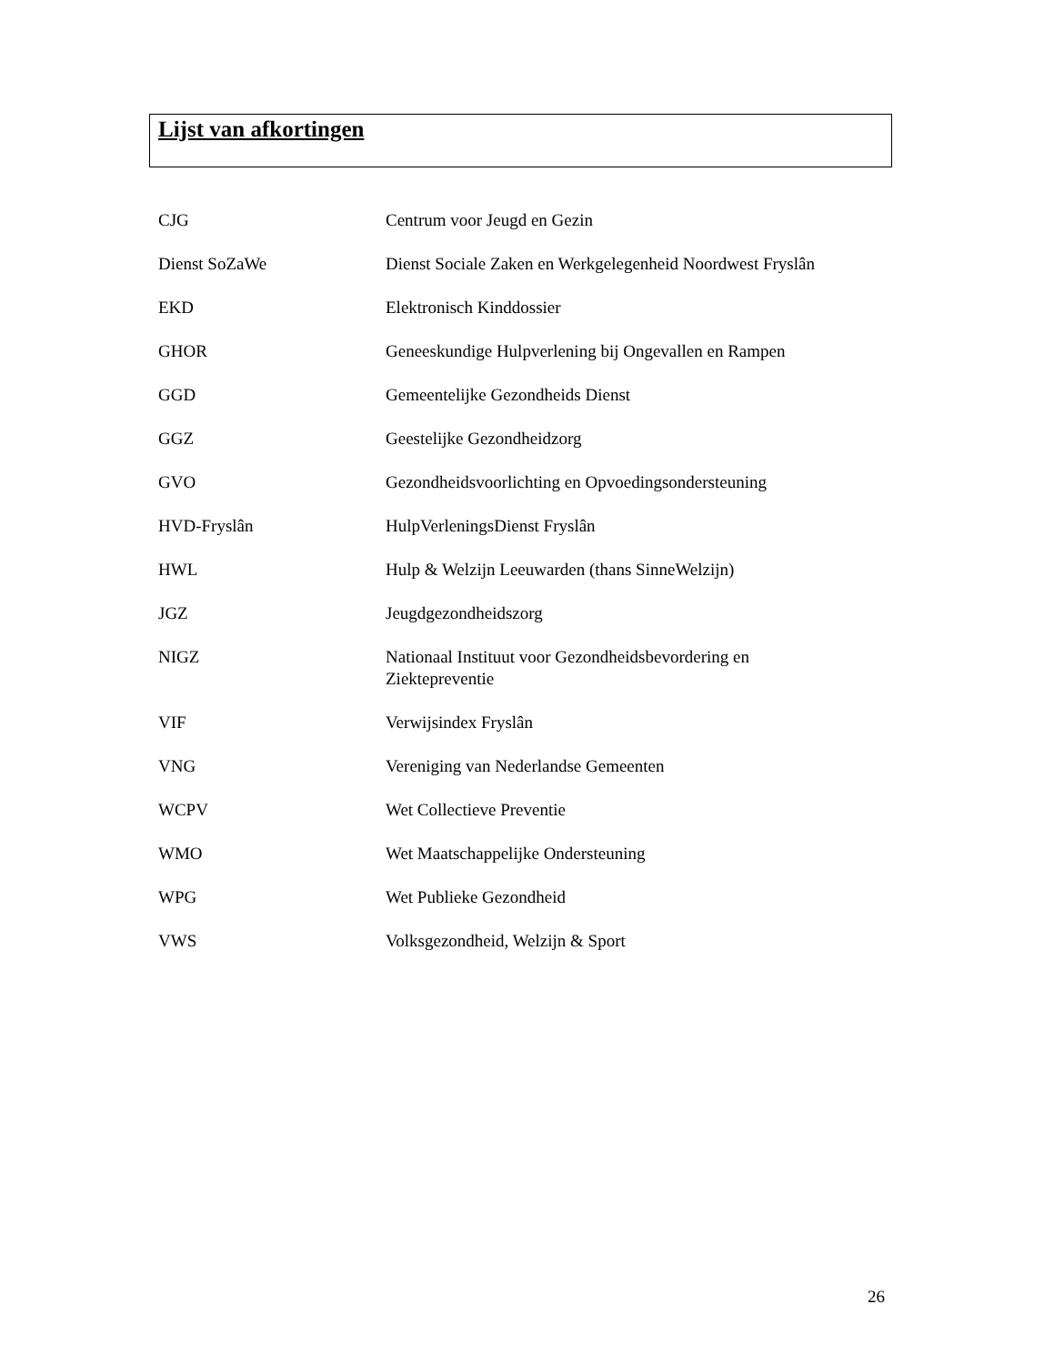Lijst van afkortingen
| CJG | Centrum voor Jeugd en Gezin |
| Dienst SoZaWe | Dienst Sociale Zaken en Werkgelegenheid Noordwest Fryslân |
| EKD | Elektronisch Kinddossier |
| GHOR | Geneeskundige Hulpverlening bij Ongevallen en Rampen |
| GGD | Gemeentelijke Gezondheids Dienst |
| GGZ | Geestelijke Gezondheidzorg |
| GVO | Gezondheidsvoorlichting en Opvoedingsondersteuning |
| HVD-Fryslân | HulpVerleningsDienst Fryslân |
| HWL | Hulp & Welzijn Leeuwarden (thans SinneWelzijn) |
| JGZ | Jeugdgezondheidszorg |
| NIGZ | Nationaal Instituut voor Gezondheidsbevordering en Ziektepreventie |
| VIF | Verwijsindex Fryslân |
| VNG | Vereniging van Nederlandse Gemeenten |
| WCPV | Wet Collectieve Preventie |
| WMO | Wet Maatschappelijke Ondersteuning |
| WPG | Wet Publieke Gezondheid |
| VWS | Volksgezondheid, Welzijn & Sport |
26